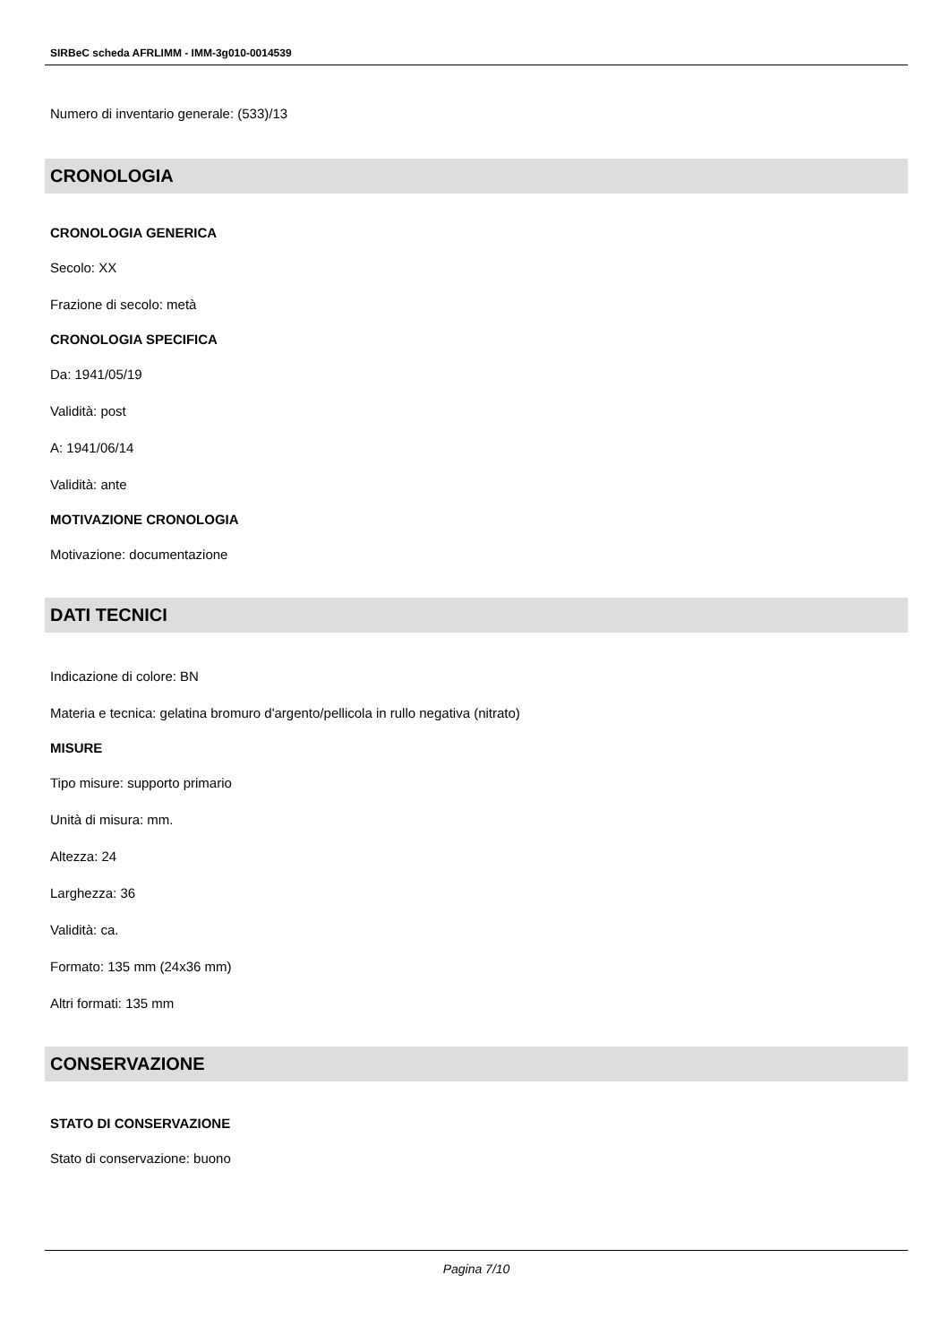SIRBeC scheda AFRLIMM - IMM-3g010-0014539
Numero di inventario generale: (533)/13
CRONOLOGIA
CRONOLOGIA GENERICA
Secolo: XX
Frazione di secolo: metà
CRONOLOGIA SPECIFICA
Da: 1941/05/19
Validità: post
A: 1941/06/14
Validità: ante
MOTIVAZIONE CRONOLOGIA
Motivazione: documentazione
DATI TECNICI
Indicazione di colore: BN
Materia e tecnica: gelatina bromuro d'argento/pellicola in rullo negativa (nitrato)
MISURE
Tipo misure: supporto primario
Unità di misura: mm.
Altezza: 24
Larghezza: 36
Validità: ca.
Formato: 135 mm (24x36 mm)
Altri formati: 135 mm
CONSERVAZIONE
STATO DI CONSERVAZIONE
Stato di conservazione: buono
Pagina 7/10